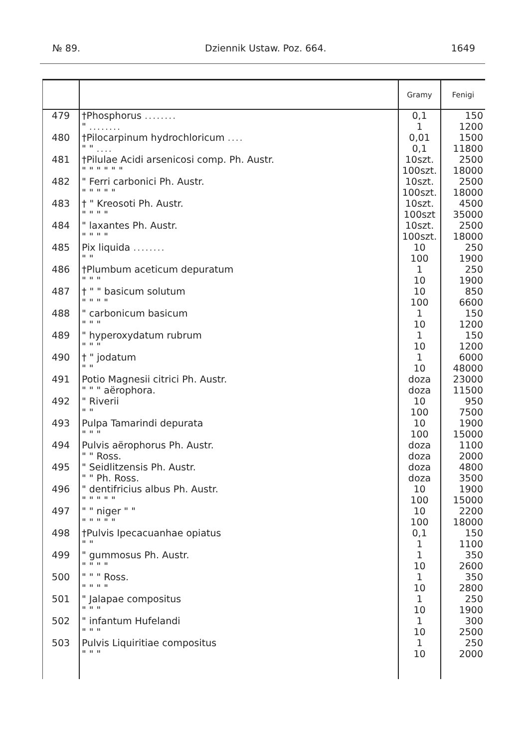№ 89. Dziennik Ustaw. Poz. 664. 1649
| | | Gramy | Fenigi |
| --- | --- | --- | --- |
| 479 | †Phosphorus ........ | 0,1 | 150 |
| | " ........ | 1 | 1200 |
| 480 | †Pilocarpinum hydrochloricum .... | 0,01 | 1500 |
| | " " .... | 0,1 | 11800 |
| 481 | †Pilulae Acidi arsenicosi comp. Ph. Austr. | 10szt. | 2500 |
| | " " " " " " | 100szt. | 18000 |
| 482 | " Ferri carbonici Ph. Austr. | 10szt. | 2500 |
| | " " " " " | 100szt. | 18000 |
| 483 | † " Kreosoti Ph. Austr. | 10szt. | 4500 |
| | " " " " | 100szt | 35000 |
| 484 | " laxantes Ph. Austr. | 10szt. | 2500 |
| | " " " " | 100szt. | 18000 |
| 485 | Pix liquida ........ | 10 | 250 |
| | " " | 100 | 1900 |
| 486 | †Plumbum aceticum depuratum | 1 | 250 |
| | " " " | 10 | 1900 |
| 487 | † " " basicum solutum | 10 | 850 |
| | " " " " | 100 | 6600 |
| 488 | " carbonicum basicum | 1 | 150 |
| | " " " | 10 | 1200 |
| 489 | " hyperoxydatum rubrum | 1 | 150 |
| | " " " | 10 | 1200 |
| 490 | † " jodatum | 1 | 6000 |
| | " " | 10 | 48000 |
| 491 | Potio Magnesii citrici Ph. Austr. | doza | 23000 |
| | " " " aërophora. | doza | 11500 |
| 492 | " Riverii | 10 | 950 |
| | " " | 100 | 7500 |
| 493 | Pulpa Tamarindi depurata | 10 | 1900 |
| | " " " | 100 | 15000 |
| 494 | Pulvis aërophorus Ph. Austr. | doza | 1100 |
| | " " Ross. | doza | 2000 |
| 495 | " Seidlitzensis Ph. Austr. | doza | 4800 |
| | " " Ph. Ross. | doza | 3500 |
| 496 | " dentifricius albus Ph. Austr. | 10 | 1900 |
| | " " " " " | 100 | 15000 |
| 497 | " " niger " " | 10 | 2200 |
| | " " " " " | 100 | 18000 |
| 498 | †Pulvis Ipecacuanhae opiatus | 0,1 | 150 |
| | " " | 1 | 1100 |
| 499 | " gummosus Ph. Austr. | 1 | 350 |
| | " " " " | 10 | 2600 |
| 500 | " " " Ross. | 1 | 350 |
| | " " " " | 10 | 2800 |
| 501 | " Jalapae compositus | 1 | 250 |
| | " " " | 10 | 1900 |
| 502 | " infantum Hufelandi | 1 | 300 |
| | " " " | 10 | 2500 |
| 503 | Pulvis Liquiritiae compositus | 1 | 250 |
| | " " " | 10 | 2000 |